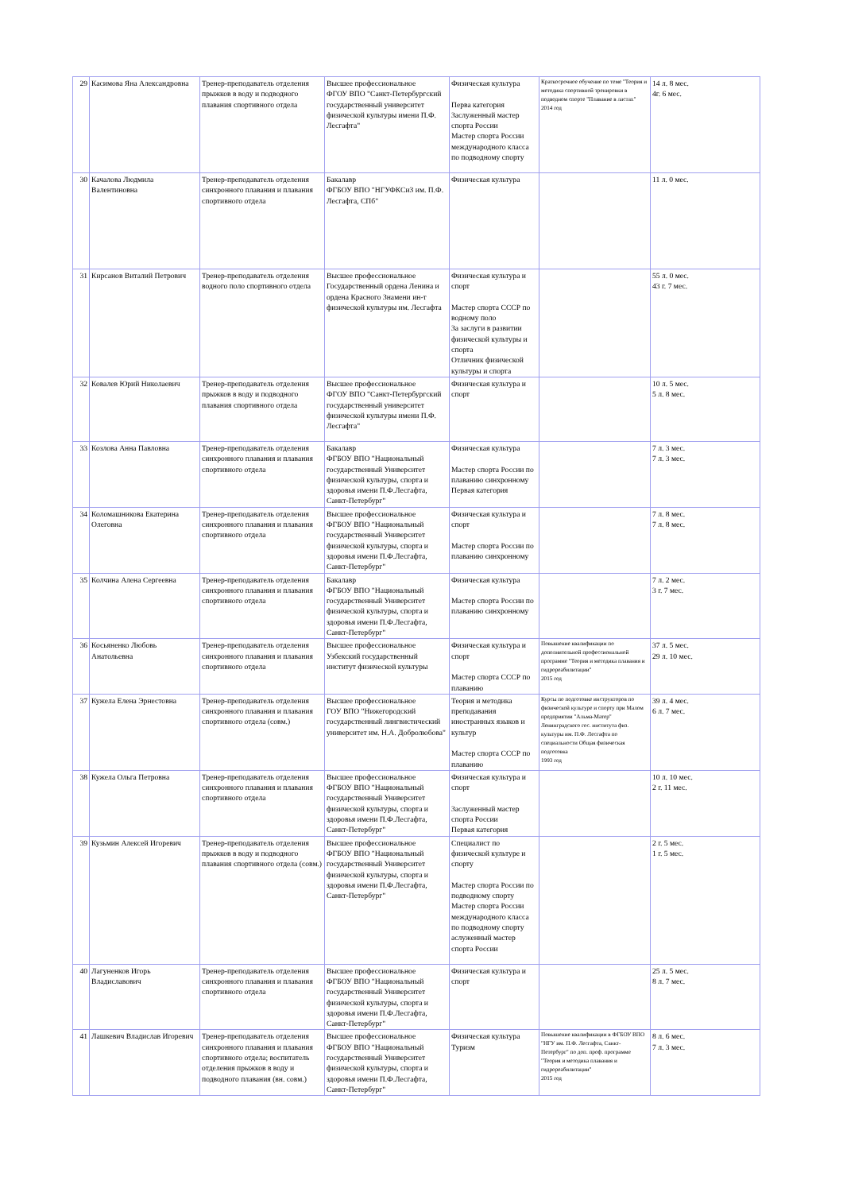| 29 | Касимова Яна Александровна | Тренер-преподаватель отделения прыжков в воду и подводного плавания спортивного отдела | Высшее профессиональное ФГОУ ВПО "Санкт-Петербургский государственный университет физической культуры имени П.Ф. Лесгафта" | Физическая культура Перва категория Заслуженный мастер спорта России Мастер спорта России международного класса по подводному спорту | Краткосрочное обучение по теме "Теория и методика спортивной тренировки в подводном спорте "Плавание в ластах" 2014 год | 14 л. 8 мес. 4г. 6 мес. |
| 30 | Качалова Людмила Валентиновна | Тренер-преподаватель отделения синхронного плавания и плавания спортивного отдела | Бакалавр ФГБОУ ВПО "НГУФКСиЗ им. П.Ф. Лесгафта, СПб" | Физическая культура | | 11 л. 0 мес. |
| 31 | Кирсанов Виталий Петрович | Тренер-преподаватель отделения водного поло спортивного отдела | Высшее профессиональное Государственный ордена Ленина и ордена Красного Знамени ин-т физической культуры им. Лесгафта | Физическая культура и спорт Мастер спорта СССР по водному поло За заслуги в развитии физической культуры и спорта Отличник физической культуры и спорта | | 55 л. 0 мес. 43 г. 7 мес. |
| 32 | Ковалев Юрий Николаевич | Тренер-преподаватель отделения прыжков в воду и подводного плавания спортивного отдела | Высшее профессиональное ФГОУ ВПО "Санкт-Петербургский государственный университет физической культуры имени П.Ф. Лесгафта" | Физическая культура и спорт | | 10 л. 5 мес. 5 л. 8 мес. |
| 33 | Козлова Анна Павловна | Тренер-преподаватель отделения синхронного плавания и плавания спортивного отдела | Бакалавр ФГБОУ ВПО "Национальный государственный Университет физической культуры, спорта и здоровья имени П.Ф.Лесгафта, Санкт-Петербург" | Физическая культура Мастер спорта России по плаванию синхронному Первая категория | | 7 л. 3 мес. 7 л. 3 мес. |
| 34 | Коломашникова Екатерина Олеговна | Тренер-преподаватель отделения синхронного плавания и плавания спортивного отдела | Высшее профессиональное ФГБОУ ВПО "Национальный государственный Университет физической культуры, спорта и здоровья имени П.Ф.Лесгафта, Санкт-Петербург" | Физическая культура и спорт Мастер спорта России по плаванию синхронному | | 7 л. 8 мес. 7 л. 8 мес. |
| 35 | Колчина Алена Сергеевна | Тренер-преподаватель отделения синхронного плавания и плавания спортивного отдела | Бакалавр ФГБОУ ВПО "Национальный государственный Университет физической культуры, спорта и здоровья имени П.Ф.Лесгафта, Санкт-Петербург" | Физическая культура Мастер спорта России по плаванию синхронному | | 7 л. 2 мес. 3 г. 7 мес. |
| 36 | Косьяненко Любовь Анатольевна | Тренер-преподаватель отделения синхронного плавания и плавания спортивного отдела | Высшее профессиональное Узбекский государственный институт физической культуры | Физическая культура и спорт Мастер спорта СССР по плаванию | Повышение квалификации по дополнительной профессиональной программе "Теория и методика плавания и гидрореабилитации" 2015 год | 37 л. 5 мес. 29 л. 10 мес. |
| 37 | Кужела Елена Эрнестовна | Тренер-преподаватель отделения синхронного плавания и плавания спортивного отдела (совм.) | Высшее профессиональное ГОУ ВПО "Нижегородский государственный лингвистический университет им. Н.А. Добролюбова" | Теория и методика преподавания иностранных языков и культур Мастер спорта СССР по плаванию | Курсы по подготовке инструкторов по физической культуре и спорту при Малом предприятии "Альма-Матер" Ленинградского гос. института физ. культуры им. П.Ф. Лесгафта по специальности Общая физическая подготовка 1993 год | 39 л. 4 мес. 6 л. 7 мес. |
| 38 | Кужела Ольга Петровна | Тренер-преподаватель отделения синхронного плавания и плавания спортивного отдела | Высшее профессиональное ФГБОУ ВПО "Национальный государственный Университет физической культуры, спорта и здоровья имени П.Ф.Лесгафта, Санкт-Петербург" | Физическая культура и спорт Заслуженный мастер спорта России Первая категория | | 10 л. 10 мес. 2 г. 11 мес. |
| 39 | Кузьмин Алексей Игоревич | Тренер-преподаватель отделения прыжков в воду и подводного плавания спортивного отдела (совм.) | Высшее профессиональное ФГБОУ ВПО "Национальный государственный Университет физической культуры, спорта и здоровья имени П.Ф.Лесгафта, Санкт-Петербург" | Специалист по физической культуре и спорту Мастер спорта России по подводному спорту Мастер спорта России международного класса по подводному спорту аслуженный мастер спорта России | | 2 г. 5 мес. 1 г. 5 мес. |
| 40 | Лагуненков Игорь Владиславович | Тренер-преподаватель отделения синхронного плавания и плавания спортивного отдела | Высшее профессиональное ФГБОУ ВПО "Национальный государственный Университет физической культуры, спорта и здоровья имени П.Ф.Лесгафта, Санкт-Петербург" | Физическая культура и спорт | | 25 л. 5 мес. 8 л. 7 мес. |
| 41 | Лашкевич Владислав Игоревич | Тренер-преподаватель отделения синхронного плавания и плавания спортивного отдела; воспитатель отделения прыжков в воду и подводного плавания (вн. совм.) | Высшее профессиональное ФГБОУ ВПО "Национальный государственный Университет физической культуры, спорта и здоровья имени П.Ф.Лесгафта, Санкт-Петербург" | Физическая культура Туризм | Повышение квалификации в ФГБОУ ВПО "НГУ им. П.Ф. Лесгафта, Санкт-Петербург" по доп. проф. программе "Теория и методика плавания и гидрореабилитации" 2015 год | 8 л. 6 мес. 7 л. 3 мес. |